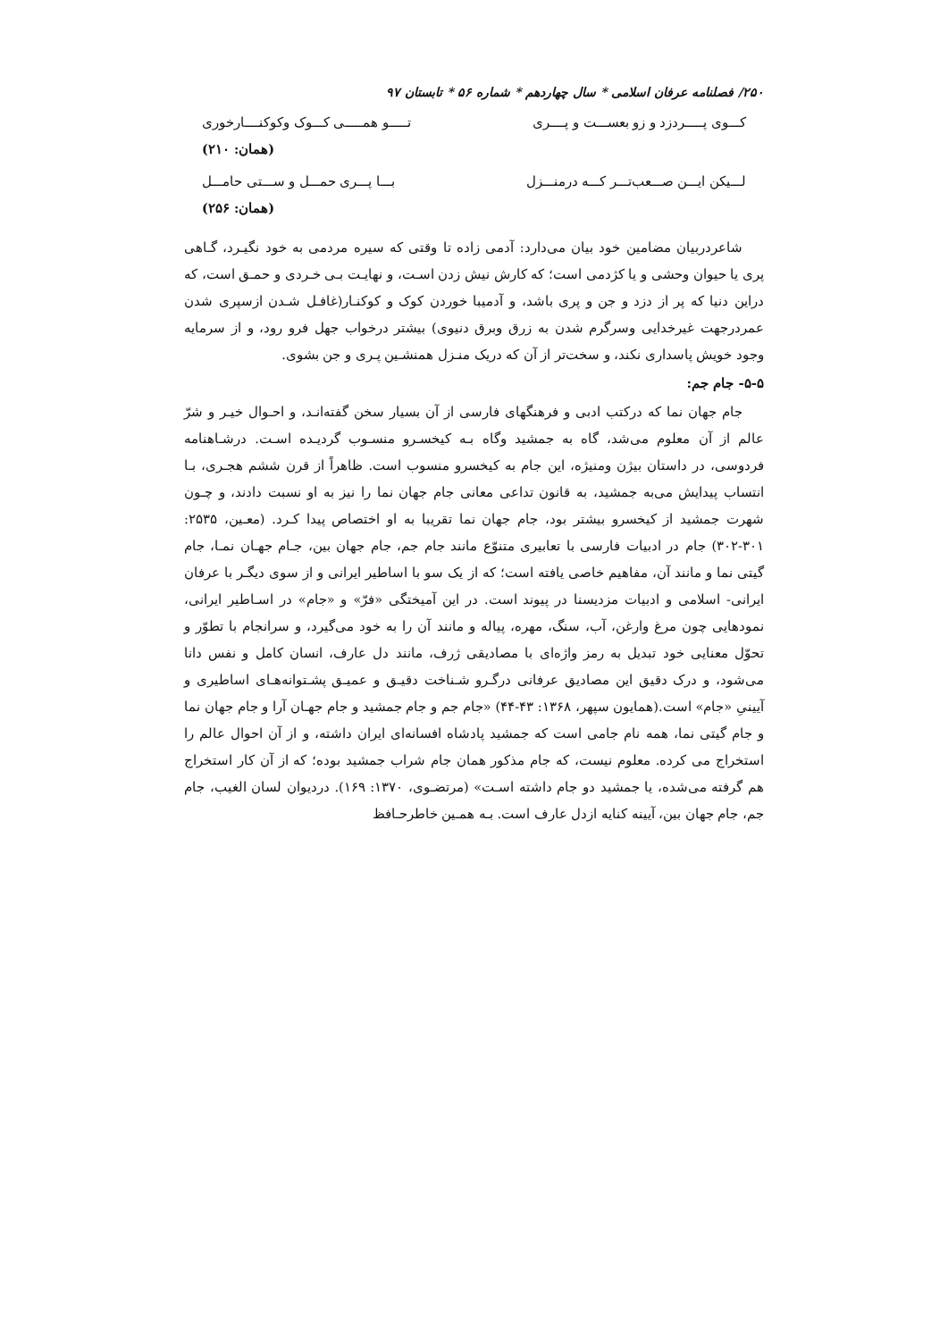۲۵۰/ فصلنامه عرفان اسلامی * سال چهاردهم * شماره ۵۶ * تابستان ۹۷
کـــوی پـــــردزد و زو بعســـت و پــــری تـــــو همـــــی کـــوک وکوکنــــارخوری
(همان: ۲۱۰)
لـــیکن ایـــن صـــعب‌تـــر کـــه درمنـــزل بـــا پـــری حمـــل و ســـتی حامـــل
(همان: ۲۵۶)
شاعردربیان مضامین خود بیان می‌دارد: آدمی زاده تا وقتی که سیره مردمی به خود نگیـرد، گـاهی پری یا حیوان وحشی و یا کژدمی است؛ که کارش نیش زدن اسـت، و نهایـت بـی خـردی و حمـق است، که دراین دنیا که پر از دزد و جن و پری باشد، و آدمیبا خوردن کوک و کوکنـار(غافـل شـدن ازسپری شدن عمردرجهت غیرخدایی وسرگرم شدن به زرق وبرق دنیوی) بیشتر درخواب جهل فرو رود، و از سرمایه وجود خویش پاسداری نکند، و سخت‌تر از آن که دریک منـزل همنشـین پـری و جن بشوی.
۵-۵- جام جم:
جام جهان نما که درکتب ادبی و فرهنگهای فارسی از آن بسیار سخن گفته‌انـد، و احـوال خیـر و شرّ عالم از آن معلوم می‌شد، گاه به جمشید وگاه بـه کیخسـرو منسـوب گردیـده اسـت. درشـاهنامه فردوسی، در داستان بیژن ومنیژه، این جام به کیخسرو منسوب است. ظاهراً از قرن ششم هجـری، بـا انتساب پیدایش می‌به جمشید، به قانون تداعی معانی جام جهان نما را نیز به او نسبت دادند، و چـون شهرت جمشید از کیخسرو بیشتر بود، جام جهان نما تقریبا به او اختصاص پیدا کـرد. (معـین، ۲۵۳۵: ۳۰۱-۳۰۲) جام در ادبیات فارسی با تعابیری متنوّع مانند جام جم، جام جهان بین، جـام جهـان نمـا، جام گیتی نما و مانند آن، مفاهیم خاصی یافته است؛ که از یک سو با اساطیر ایرانی و از سوی دیگـر با عرفان ایرانی- اسلامی و ادبیات مزدیسنا در پیوند است. در این آمیختگی «فرّ» و «جام» در اسـاطیر ایرانی، نمودهایی چون مرغ وارغن، آب، سنگ، مهره، پیاله و مانند آن را به خود می‌گیرد، و سرانجام با تطوّر و تحوّل معنایی خود تبدیل به رمز واژه‌ای با مصادیقی ژرف، مانند دل عارف، انسان کامل و نفس دانا می‌شود، و درک دقیق این مصادیق عرفانی درگـرو شـناخت دقیـق و عمیـق پشـتوانه‌هـای اساطیری و آیینیِ «جام» است.(همایون سپهر، ۱۳۶۸: ۴۳-۴۴) «جام جم و جام جمشید و جام جهـان آرا و جام جهان نما و جام گیتی نما، همه نام جامی است که جمشید پادشاه افسانه‌ای ایران داشته، و از آن احوال عالم را استخراج می کرده. معلوم نیست، که جام مذکور همان جام شراب جمشید بوده؛ که از آن کار استخراج هم گرفته می‌شده، یا جمشید دو جام داشته اسـت» (مرتضـوی، ۱۳۷۰: ۱۶۹). دردیوان لسان الغیب، جام جم، جام جهان بین، آیینه کنایه ازدل عارف است. بـه همـین خاطرحـافظ